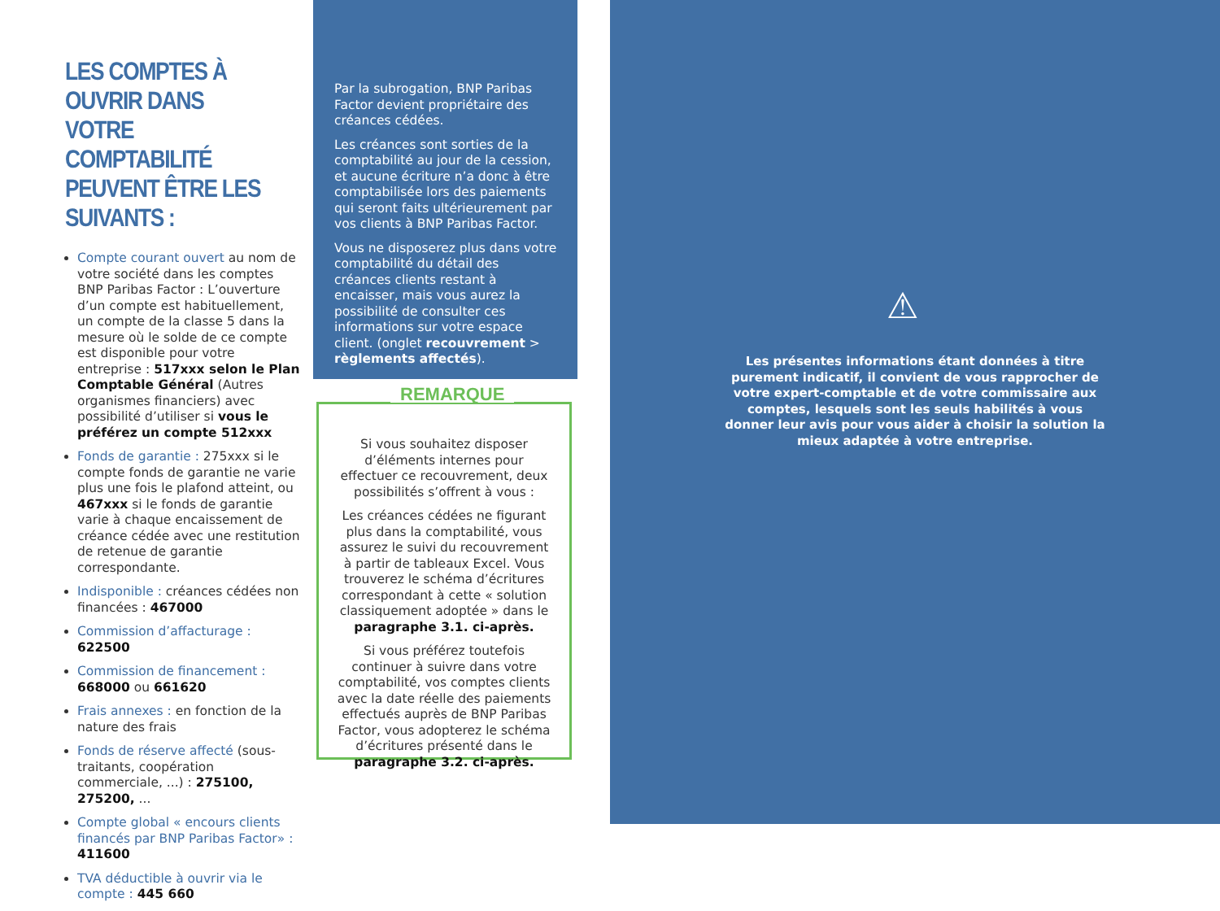LES COMPTES À OUVRIR DANS VOTRE COMPTABILITÉ PEUVENT ÊTRE LES SUIVANTS :
Compte courant ouvert au nom de votre société dans les comptes BNP Paribas Factor : L’ouverture d’un compte est habituellement, un compte de la classe 5 dans la mesure où le solde de ce compte est disponible pour votre entreprise : 517xxx selon le Plan Comptable Général (Autres organismes financiers) avec possibilité d’utiliser si vous le préférez un compte 512xxx
Fonds de garantie : 275xxx si le compte fonds de garantie ne varie plus une fois le plafond atteint, ou 467xxx si le fonds de garantie varie à chaque encaissement de créance cédée avec une restitution de retenue de garantie correspondante.
Indisponible : créances cédées non financées : 467000
Commission d’affacturage : 622500
Commission de financement : 668000 ou 661620
Frais annexes : en fonction de la nature des frais
Fonds de réserve affecté (sous-traitants, coopération commerciale, ...) : 275100, 275200, ...
Compte global « encours clients financés par BNP Paribas Factor» : 411600
TVA déductible à ouvrir via le compte : 445 660
Par la subrogation, BNP Paribas Factor devient propriétaire des créances cédées.
Les créances sont sorties de la comptabilité au jour de la cession, et aucune écriture n’a donc à être comptabilisée lors des paiements qui seront faits ultérieurement par vos clients à BNP Paribas Factor.
Vous ne disposerez plus dans votre comptabilité du détail des créances clients restant à encaisser, mais vous aurez la possibilité de consulter ces informations sur votre espace client. (onglet recouvrement > règlements affectés).
REMARQUE
Si vous souhaitez disposer d’éléments internes pour effectuer ce recouvrement, deux possibilités s’offrent à vous :
Les créances cédées ne figurant plus dans la comptabilité, vous assurez le suivi du recouvrement à partir de tableaux Excel. Vous trouverez le schéma d’écritures correspondant à cette « solution classiquement adoptée » dans le paragraphe 3.1. ci-après.
Si vous préférez toutefois continuer à suivre dans votre comptabilité, vos comptes clients avec la date réelle des paiements effectués auprès de BNP Paribas Factor, vous adopterez le schéma d’écritures présenté dans le paragraphe 3.2. ci-après.
⚠
Les présentes informations étant données à titre purement indicatif, il convient de vous rapprocher de votre expert-comptable et de votre commissaire aux comptes, lesquels sont les seuls habilités à vous donner leur avis pour vous aider à choisir la solution la mieux adaptée à votre entreprise.